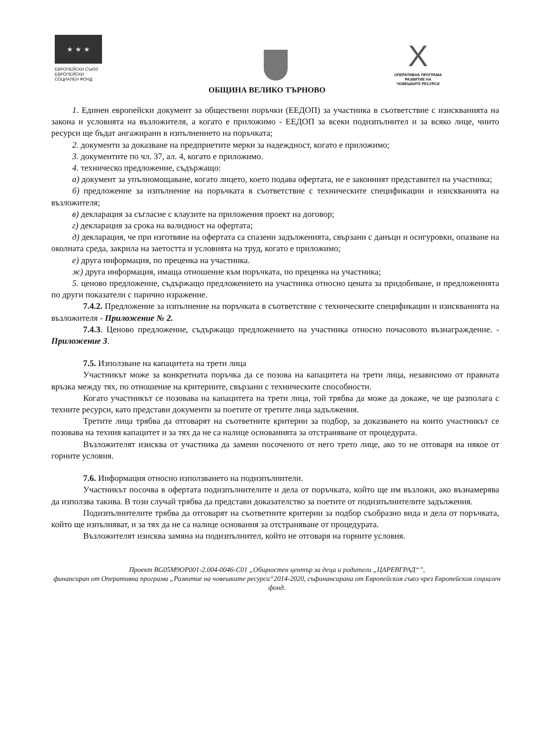★ ★ ★
ЕВРОПЕЙСКИ СЪЮЗ
ЕВРОПЕЙСКИ
СОЦИАЛЕН ФОНД
X
ОПЕРАТИВНА ПРОГРАМА
РАЗВИТИЕ НА
ЧОВЕШКИТЕ РЕСУРСИ
ОБЩИНА ВЕЛИКО ТЪРНОВО
1. Единен европейски документ за обществени поръчки (ЕЕДОП) за участника в съответствие с изискванията на закона и условията на възложителя, а когато е приложимо - ЕЕДОП за всеки подизпълнител и за всяко лице, чиито ресурси ще бъдат ангажирани в изпълнението на поръчката;
2. документи за доказване на предприетите мерки за надеждност, когато е приложимо;
3. документите по чл. 37, ал. 4, когато е приложимо.
4. техническо предложение, съдържащо:
а) документ за упълномощаване, когато лицето, което подава офертата, не е законният представител на участника;
б) предложение за изпълнение на поръчката в съответствие с техническите спецификации и изискванията на възложителя;
в) декларация за съгласие с клаузите на приложения проект на договор;
г) декларация за срока на валидност на офертата;
д) декларация, че при изготвяне на офертата са спазени задълженията, свързани с данъци и осигуровки, опазване на околната среда, закрила на заетостта и условията на труд, когато е приложимо;
е) друга информация, по преценка на участника.
ж) друга информация, имаща отношение към поръчката, по преценка на участника;
5. ценово предложение, съдържащо предложението на участника относно цената за придобиване, и предложенията по други показатели с парично изражение.
7.4.2. Предложение за изпълнение на поръчката в съответствие с техническите спецификации и изискванията на възложителя - Приложение № 2.
7.4.3. Ценово предложение, съдържащо предложението на участника относно почасовото възнаграждение. - Приложение 3.
7.5. Използване на капацитета на трети лица
Участникът може за конкретната поръчка да се позова на капацитета на трети лица, независимо от правната връзка между тях, по отношение на критериите, свързани с техническите способности.
Когато участникът се позовава на капацитета на трети лица, той трябва да може да докаже, че ще разполага с техните ресурси, като представи документи за поетите от третите лица задължения.
Третите лица трябва да отговарят на съответните критерии за подбор, за доказването на които участникът се позовава на техния капацитет и за тях да не са налице основанията за отстраняване от процедурата.
Възложителят изисква от участника да замени посоченото от него трето лице, ако то не отговаря на някое от горните условия.
7.6. Информация относно използването на подизпълнители.
Участникът посочва в офертата подизпълнителите и дела от поръчката, който ще им възложи, ако възнамерява да използва такива. В този случай трябва да представи доказателство за поетите от подизпълнителите задължения.
Подизпълнителите трябва да отговарят на съответните критерии за подбор съобразно вида и дела от поръчката, който ще изпълняват, и за тях да не са налице основания за отстраняване от процедурата.
Възложителят изисква замяна на подизпълнител, който не отговаря на горните условия.
Проект BG05M9OP001-2.004-0046-C01 „Общностен център за деца и родители „ЦАРЕВГРАД“”,
финансиран от Оперативна програма „Развитие на човешките ресурси“2014-2020, съфинансирана от Европейския съюз чрез Европейския социален фонд.